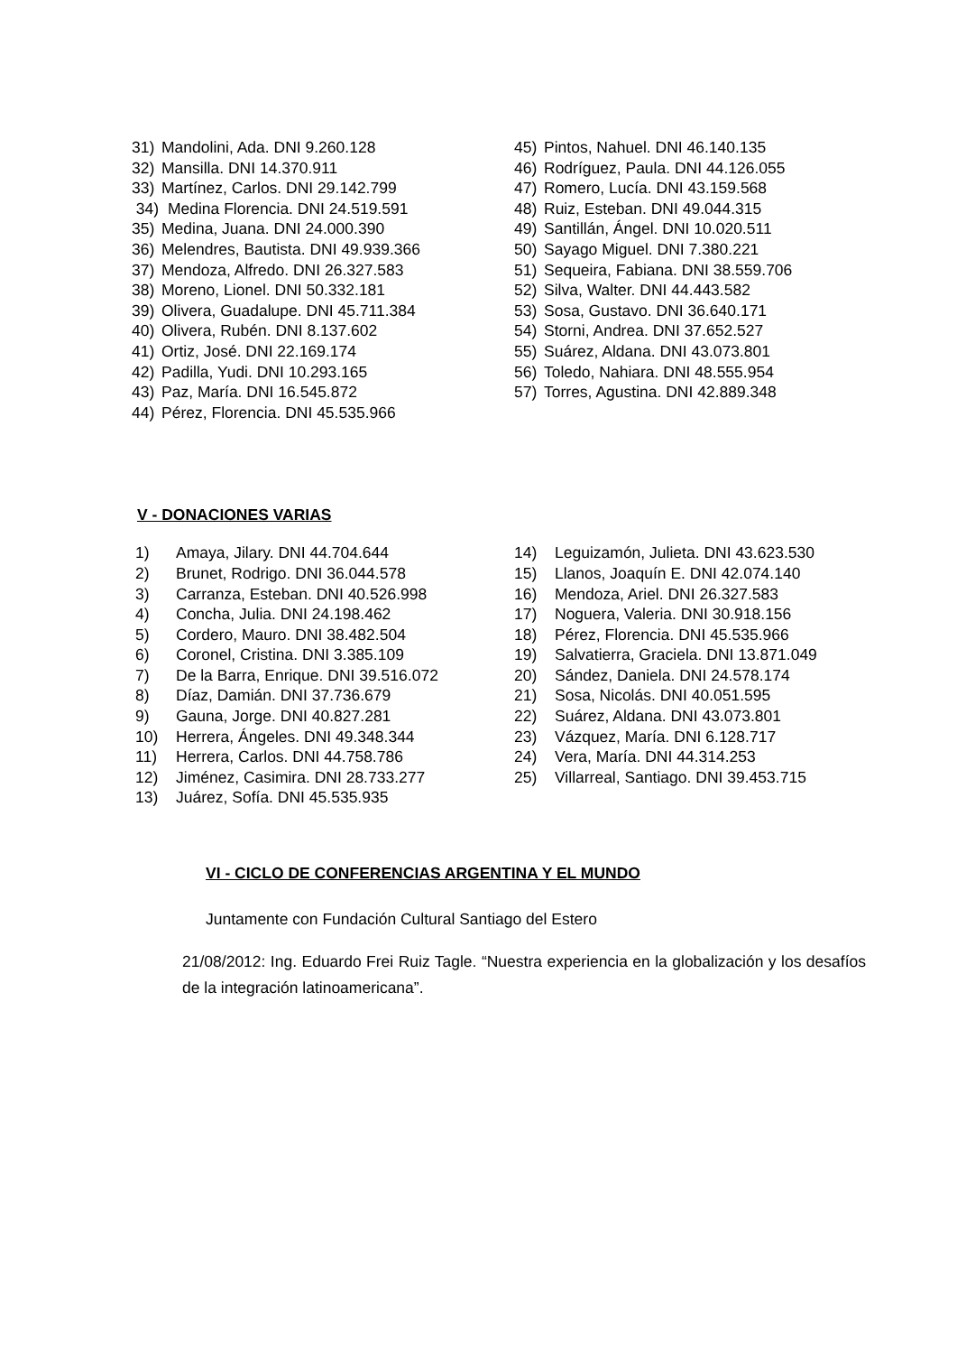31) Mandolini, Ada. DNI 9.260.128
32) Mansilla. DNI 14.370.911
33) Martínez, Carlos. DNI 29.142.799
34) Medina Florencia. DNI 24.519.591
35) Medina, Juana. DNI 24.000.390
36) Melendres, Bautista. DNI 49.939.366
37) Mendoza, Alfredo. DNI 26.327.583
38) Moreno, Lionel. DNI 50.332.181
39) Olivera, Guadalupe. DNI 45.711.384
40) Olivera, Rubén. DNI 8.137.602
41) Ortiz, José. DNI 22.169.174
42) Padilla, Yudi. DNI 10.293.165
43) Paz, María. DNI 16.545.872
44) Pérez, Florencia. DNI 45.535.966
45) Pintos, Nahuel. DNI 46.140.135
46) Rodríguez, Paula. DNI 44.126.055
47) Romero, Lucía. DNI 43.159.568
48) Ruiz, Esteban. DNI 49.044.315
49) Santillán, Ángel. DNI 10.020.511
50) Sayago Miguel. DNI 7.380.221
51) Sequeira, Fabiana. DNI 38.559.706
52) Silva, Walter. DNI 44.443.582
53) Sosa, Gustavo. DNI 36.640.171
54) Storni, Andrea. DNI 37.652.527
55) Suárez, Aldana. DNI 43.073.801
56) Toledo, Nahiara. DNI 48.555.954
57) Torres, Agustina. DNI 42.889.348
V - DONACIONES VARIAS
1) Amaya, Jilary. DNI 44.704.644
2) Brunet, Rodrigo. DNI 36.044.578
3) Carranza, Esteban. DNI 40.526.998
4) Concha, Julia. DNI 24.198.462
5) Cordero, Mauro. DNI 38.482.504
6) Coronel, Cristina. DNI 3.385.109
7) De la Barra, Enrique. DNI 39.516.072
8) Díaz, Damián. DNI 37.736.679
9) Gauna, Jorge. DNI 40.827.281
10) Herrera, Ángeles. DNI 49.348.344
11) Herrera, Carlos. DNI 44.758.786
12) Jiménez, Casimira. DNI 28.733.277
13) Juárez, Sofía. DNI 45.535.935
14) Leguizamón, Julieta. DNI 43.623.530
15) Llanos, Joaquín E. DNI 42.074.140
16) Mendoza, Ariel. DNI 26.327.583
17) Noguera, Valeria. DNI 30.918.156
18) Pérez, Florencia. DNI 45.535.966
19) Salvatierra, Graciela. DNI 13.871.049
20) Sández, Daniela. DNI 24.578.174
21) Sosa, Nicolás. DNI 40.051.595
22) Suárez, Aldana. DNI 43.073.801
23) Vázquez, María. DNI 6.128.717
24) Vera, María. DNI 44.314.253
25) Villarreal, Santiago. DNI 39.453.715
VI - CICLO DE CONFERENCIAS ARGENTINA Y EL MUNDO
Juntamente con Fundación Cultural Santiago del Estero
21/08/2012: Ing. Eduardo Frei Ruiz Tagle. “Nuestra experiencia en la globalización y los desafíos de la integración latinoamericana”.